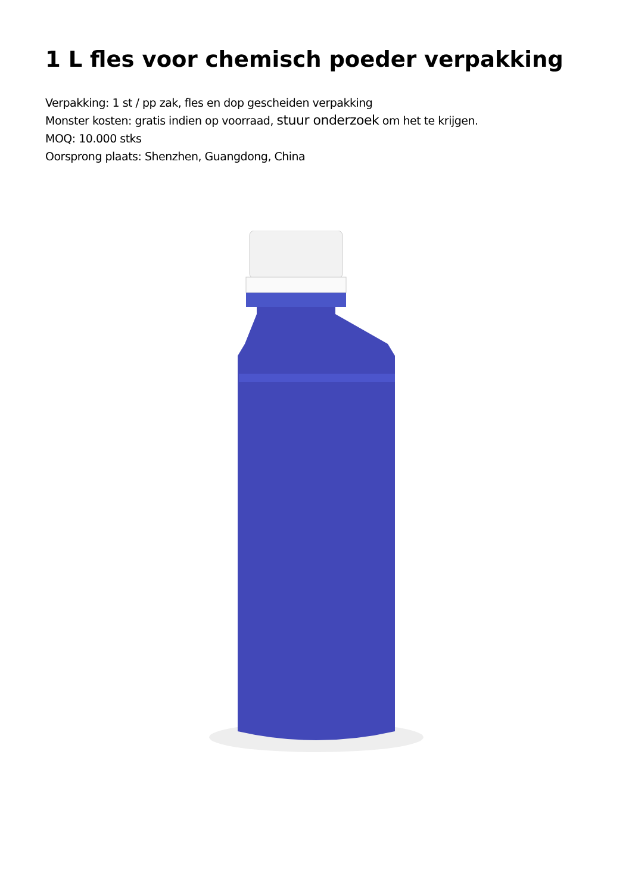1 L fles voor chemisch poeder verpakking
Verpakking: 1 st / pp zak, fles en dop gescheiden verpakking
Monster kosten: gratis indien op voorraad, stuur onderzoek om het te krijgen.
MOQ: 10.000 stks
Oorsprong plaats: Shenzhen, Guangdong, China